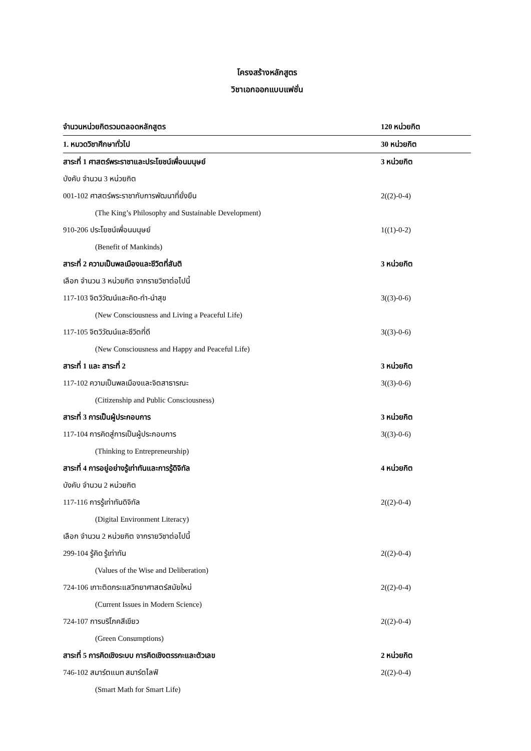โครงสร้างหลักสูตร
วิชาเอกออกแบบแฟชั่น
จำนวนหน่วยกิตรวมตลอดหลักสูตร 120 หน่วยกิต
1. หมวดวิชาศึกษาทั่วไป 30 หน่วยกิต
สาระที่ 1 ศาสตร์พระราชาและประโยชน์เพื่อนมนุษย์ 3 หน่วยกิต
บังคับ จำนวน 3 หน่วยกิต
001-102 ศาสตร์พระราชากับการพัฒนาที่ยั่งยืน 2((2)-0-4)
(The King’s Philosophy and Sustainable Development)
910-206 ประโยชน์เพื่อนมนุษย์ 1((1)-0-2)
(Benefit of Mankinds)
สาระที่ 2 ความเป็นพลเมืองและชีวิตที่สันติ 3 หน่วยกิต
เลือก จำนวน 3 หน่วยกิต จากรายวิชาต่อไปนี้
117-103 จิตวิวัฒน์และคิด-ทำ-นำสุข 3((3)-0-6)
(New Consciousness and Living a Peaceful Life)
117-105 จิตวิวัฒน์และชีวิตที่ดี 3((3)-0-6)
(New Consciousness and Happy and Peaceful Life)
สาระที่ 1 และ สาระที่ 2 3 หน่วยกิต
117-102 ความเป็นพลเมืองและจิตสาธารณะ 3((3)-0-6)
(Citizenship and Public Consciousness)
สาระที่ 3 การเป็นผู้ประกอบการ 3 หน่วยกิต
117-104 การคิดสู่การเป็นผู้ประกอบการ 3((3)-0-6)
(Thinking to Entrepreneurship)
สาระที่ 4 การอยู่อย่างรู้เท่าทันและการรู้ดิจิทัล 4 หน่วยกิต
บังคับ จำนวน 2 หน่วยกิต
117-116 การรู้เท่าทันดิจิทัล 2((2)-0-4)
(Digital Environment Literacy)
เลือก จำนวน 2 หน่วยกิต จากรายวิชาต่อไปนี้
299-104 รู้คิด รู้เท่าทัน 2((2)-0-4)
(Values of the Wise and Deliberation)
724-106 เกาะติดกระแสวิทยาศาสตร์สมัยใหม่ 2((2)-0-4)
(Current Issues in Modern Science)
724-107 การบริโภคสีเขียว 2((2)-0-4)
(Green Consumptions)
สาระที่ 5 การคิดเชิงระบบ การคิดเชิงตรรกะและตัวเลข 2 หน่วยกิต
746-102 สมาร์ตแมท สมาร์ตไลฟ์ 2((2)-0-4)
(Smart Math for Smart Life)